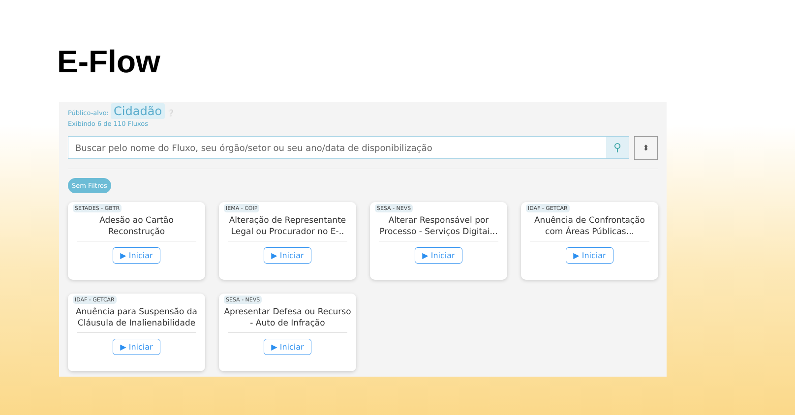E-Flow
Público-alvo: Cidadão ❔
Exibindo 6 de 110 Fluxos
Buscar pelo nome do Fluxo, seu órgão/setor ou seu ano/data de disponibilização ⚲
⬍
Sem Filtros
SETADES - GBTR
Adesão ao Cartão Reconstrução
▶ Iniciar
IEMA - COIP
Alteração de Representante Legal ou Procurador no E-..
▶ Iniciar
SESA - NEVS
Alterar Responsável por Processo - Serviços Digitai...
▶ Iniciar
IDAF - GETCAR
Anuência de Confrontação com Áreas Públicas...
▶ Iniciar
IDAF - GETCAR
Anuência para Suspensão da Cláusula de Inalienabilidade
▶ Iniciar
SESA - NEVS
Apresentar Defesa ou Recurso - Auto de Infração
▶ Iniciar